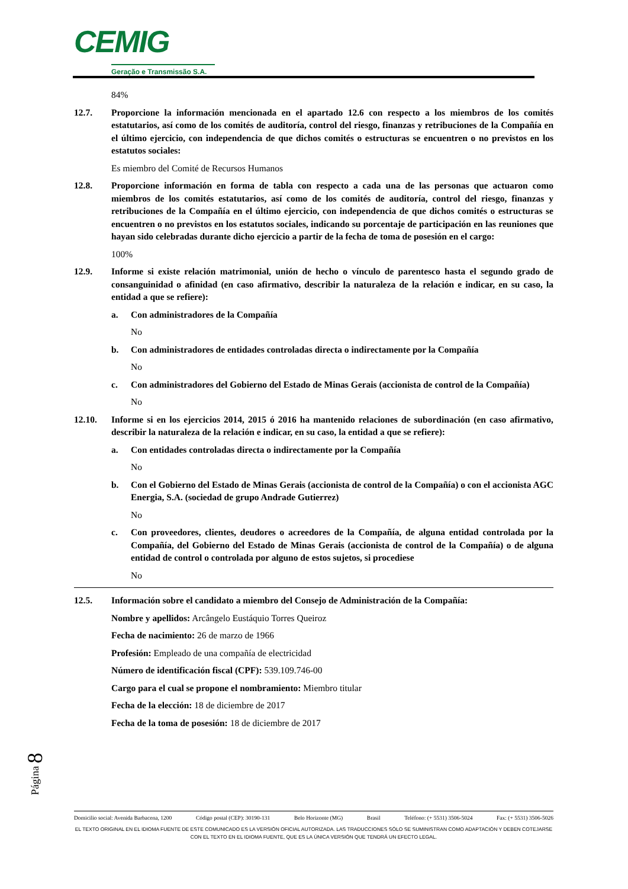CEMIG
Geração e Transmissão S.A.
84%
12.7. Proporcione la información mencionada en el apartado 12.6 con respecto a los miembros de los comités estatutarios, así como de los comités de auditoría, control del riesgo, finanzas y retribuciones de la Compañía en el último ejercicio, con independencia de que dichos comités o estructuras se encuentren o no previstos en los estatutos sociales:
Es miembro del Comité de Recursos Humanos
12.8. Proporcione información en forma de tabla con respecto a cada una de las personas que actuaron como miembros de los comités estatutarios, así como de los comités de auditoría, control del riesgo, finanzas y retribuciones de la Compañía en el último ejercicio, con independencia de que dichos comités o estructuras se encuentren o no previstos en los estatutos sociales, indicando su porcentaje de participación en las reuniones que hayan sido celebradas durante dicho ejercicio a partir de la fecha de toma de posesión en el cargo:
100%
12.9. Informe si existe relación matrimonial, unión de hecho o vínculo de parentesco hasta el segundo grado de consanguinidad o afinidad (en caso afirmativo, describir la naturaleza de la relación e indicar, en su caso, la entidad a que se refiere):
a. Con administradores de la Compañía
No
b. Con administradores de entidades controladas directa o indirectamente por la Compañía
No
c. Con administradores del Gobierno del Estado de Minas Gerais (accionista de control de la Compañía)
No
12.10. Informe si en los ejercicios 2014, 2015 ó 2016 ha mantenido relaciones de subordinación (en caso afirmativo, describir la naturaleza de la relación e indicar, en su caso, la entidad a que se refiere):
a. Con entidades controladas directa o indirectamente por la Compañía
No
b. Con el Gobierno del Estado de Minas Gerais (accionista de control de la Compañía) o con el accionista AGC Energia, S.A. (sociedad de grupo Andrade Gutierrez)
No
c. Con proveedores, clientes, deudores o acreedores de la Compañía, de alguna entidad controlada por la Compañía, del Gobierno del Estado de Minas Gerais (accionista de control de la Compañía) o de alguna entidad de control o controlada por alguno de estos sujetos, si procediese
No
12.5. Información sobre el candidato a miembro del Consejo de Administración de la Compañía:
Nombre y apellidos: Arcângelo Eustáquio Torres Queiroz
Fecha de nacimiento: 26 de marzo de 1966
Profesión: Empleado de una compañía de electricidad
Número de identificación fiscal (CPF): 539.109.746-00
Cargo para el cual se propone el nombramiento: Miembro titular
Fecha de la elección: 18 de diciembre de 2017
Fecha de la toma de posesión: 18 de diciembre de 2017
Página 8
Domicilio social: Avenida Barbacena, 1200 Código postal (CEP): 30190-131 Belo Horizonte (MG) Brasil Teléfono: (+ 5531) 3506-5024 Fax: (+ 5531) 3506-5026
EL TEXTO ORIGINAL EN EL IDIOMA FUENTE DE ESTE COMUNICADO ES LA VERSIÓN OFICIAL AUTORIZADA. LAS TRADUCCIONES SÓLO SE SUMINISTRAN COMO ADAPTACIÓN Y DEBEN COTEJARSE CON EL TEXTO EN EL IDIOMA FUENTE, QUE ES LA ÚNICA VERSIÓN QUE TENDRÁ UN EFECTO LEGAL.